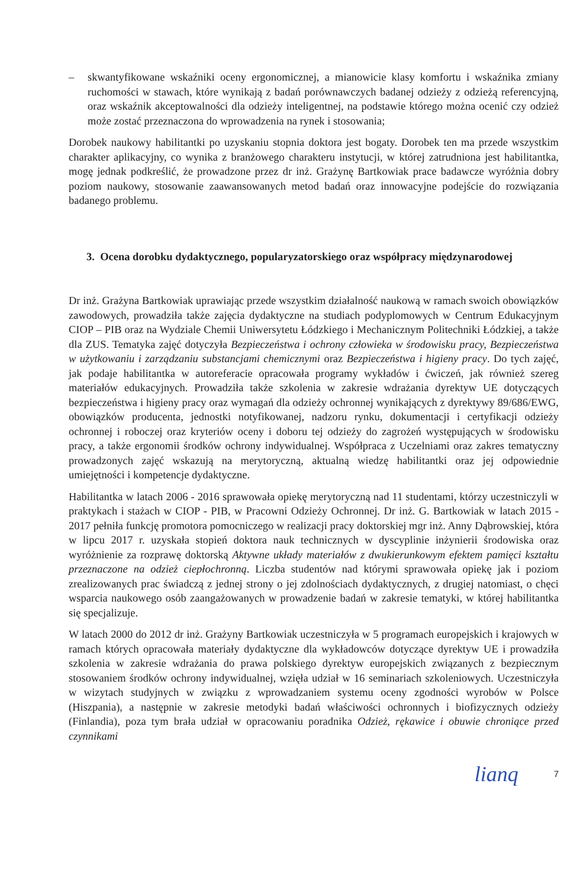– skwantyfikowane wskaźniki oceny ergonomicznej, a mianowicie klasy komfortu i wskaźnika zmiany ruchomości w stawach, które wynikają z badań porównawczych badanej odzieży z odzieżą referencyjną, oraz wskaźnik akceptowalności dla odzieży inteligentnej, na podstawie którego można ocenić czy odzież może zostać przeznaczona do wprowadzenia na rynek i stosowania;
Dorobek naukowy habilitantki po uzyskaniu stopnia doktora jest bogaty. Dorobek ten ma przede wszystkim charakter aplikacyjny, co wynika z branżowego charakteru instytucji, w której zatrudniona jest habilitantka, mogę jednak podkreślić, że prowadzone przez dr inż. Grażynę Bartkowiak prace badawcze wyróżnia dobry poziom naukowy, stosowanie zaawansowanych metod badań oraz innowacyjne podejście do rozwiązania badanego problemu.
3. Ocena dorobku dydaktycznego, popularyzatorskiego oraz współpracy międzynarodowej
Dr inż. Grażyna Bartkowiak uprawiając przede wszystkim działalność naukową w ramach swoich obowiązków zawodowych, prowadziła także zajęcia dydaktyczne na studiach podyplomowych w Centrum Edukacyjnym CIOP – PIB oraz na Wydziale Chemii Uniwersytetu Łódzkiego i Mechanicznym Politechniki Łódzkiej, a także dla ZUS. Tematyka zajęć dotyczyła Bezpieczeństwa i ochrony człowieka w środowisku pracy, Bezpieczeństwa w użytkowaniu i zarządzaniu substancjami chemicznymi oraz Bezpieczeństwa i higieny pracy. Do tych zajęć, jak podaje habilitantka w autoreferacie opracowała programy wykładów i ćwiczeń, jak również szereg materiałów edukacyjnych. Prowadziła także szkolenia w zakresie wdrażania dyrektyw UE dotyczących bezpieczeństwa i higieny pracy oraz wymagań dla odzieży ochronnej wynikających z dyrektywy 89/686/EWG, obowiązków producenta, jednostki notyfikowanej, nadzoru rynku, dokumentacji i certyfikacji odzieży ochronnej i roboczej oraz kryteriów oceny i doboru tej odzieży do zagrożeń występujących w środowisku pracy, a także ergonomii środków ochrony indywidualnej. Współpraca z Uczelniami oraz zakres tematyczny prowadzonych zajęć wskazują na merytoryczną, aktualną wiedzę habilitantki oraz jej odpowiednie umiejętności i kompetencje dydaktyczne.
Habilitantka w latach 2006 - 2016 sprawowała opiekę merytoryczną nad 11 studentami, którzy uczestniczyli w praktykach i stażach w CIOP - PIB, w Pracowni Odzieży Ochronnej. Dr inż. G. Bartkowiak w latach 2015 - 2017 pełniła funkcję promotora pomocniczego w realizacji pracy doktorskiej mgr inż. Anny Dąbrowskiej, która w lipcu 2017 r. uzyskała stopień doktora nauk technicznych w dyscyplinie inżynierii środowiska oraz wyróżnienie za rozprawę doktorską Aktywne układy materiałów z dwukierunkowym efektem pamięci kształtu przeznaczone na odzież ciepłochronną. Liczba studentów nad którymi sprawowała opiekę jak i poziom zrealizowanych prac świadczą z jednej strony o jej zdolnościach dydaktycznych, z drugiej natomiast, o chęci wsparcia naukowego osób zaangażowanych w prowadzenie badań w zakresie tematyki, w której habilitantka się specjalizuje.
W latach 2000 do 2012 dr inż. Grażyny Bartkowiak uczestniczyła w 5 programach europejskich i krajowych w ramach których opracowała materiały dydaktyczne dla wykładowców dotyczące dyrektyw UE i prowadziła szkolenia w zakresie wdrażania do prawa polskiego dyrektyw europejskich związanych z bezpiecznym stosowaniem środków ochrony indywidualnej, wzięła udział w 16 seminariach szkoleniowych. Uczestniczyła w wizytach studyjnych w związku z wprowadzaniem systemu oceny zgodności wyrobów w Polsce (Hiszpania), a następnie w zakresie metodyki badań właściwości ochronnych i biofizycznych odzieży (Finlandia), poza tym brała udział w opracowaniu poradnika Odzież, rękawice i obuwie chroniące przed czynnikami
lianq 7